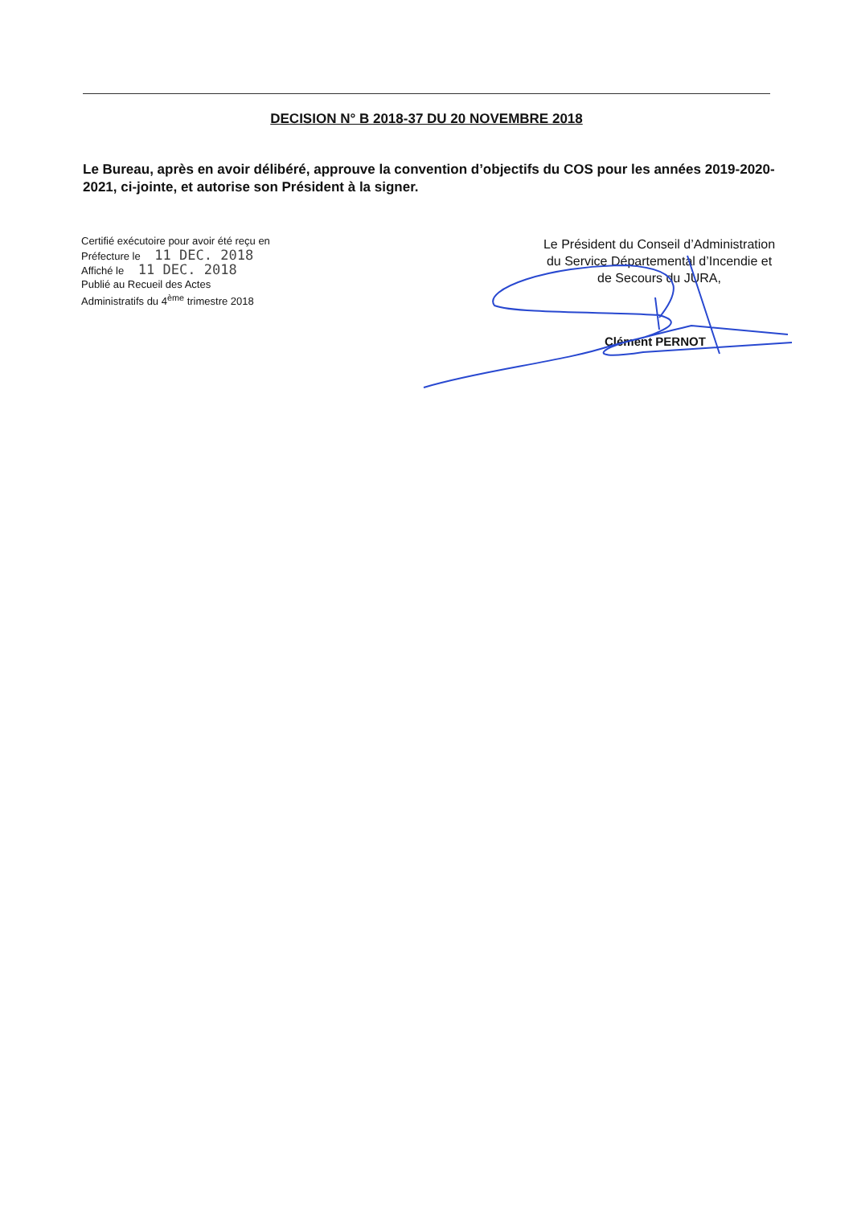DECISION N° B 2018-37 DU 20 NOVEMBRE 2018
Le Bureau, après en avoir délibéré, approuve la convention d’objectifs du COS pour les années 2019-2020-2021, ci-jointe, et autorise son Président à la signer.
Certifié exécutoire pour avoir été reçu en
Préfecture le 11 DEC. 2018
Affiché le 11 DEC. 2018
Publié au Recueil des Actes
Administratifs du 4<sup>ème</sup> trimestre 2018
Le Président du Conseil d’Administration
du Service Départemental d’Incendie et
de Secours du JURA,
Clément PERNOT